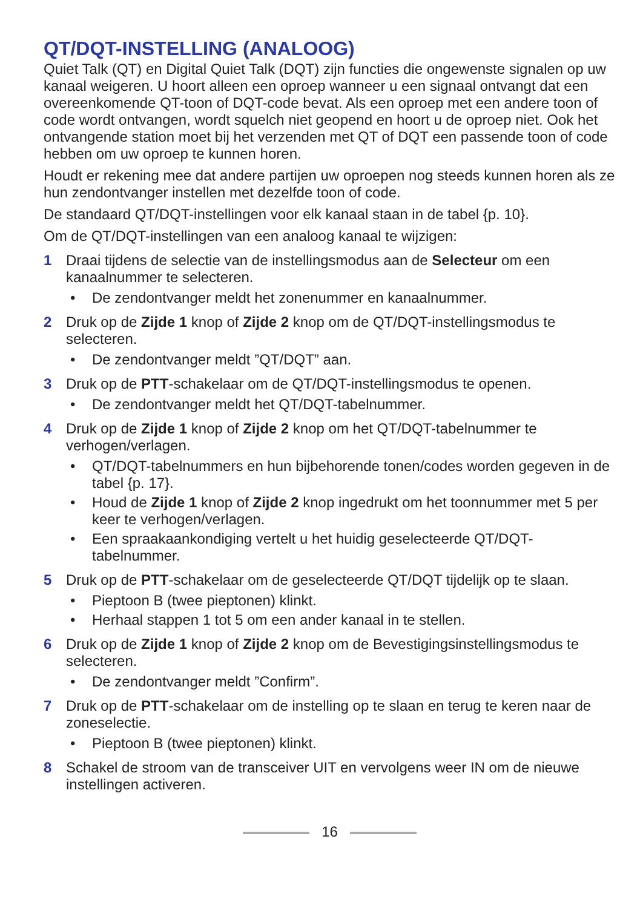QT/DQT-INSTELLING (ANALOOG)
Quiet Talk (QT) en Digital Quiet Talk (DQT) zijn functies die ongewenste signalen op uw kanaal weigeren. U hoort alleen een oproep wanneer u een signaal ontvangt dat een overeenkomende QT-toon of DQT-code bevat. Als een oproep met een andere toon of code wordt ontvangen, wordt squelch niet geopend en hoort u de oproep niet. Ook het ontvangende station moet bij het verzenden met QT of DQT een passende toon of code hebben om uw oproep te kunnen horen.
Houdt er rekening mee dat andere partijen uw oproepen nog steeds kunnen horen als ze hun zendontvanger instellen met dezelfde toon of code.
De standaard QT/DQT-instellingen voor elk kanaal staan in de tabel {p. 10}.
Om de QT/DQT-instellingen van een analoog kanaal te wijzigen:
1 Draai tijdens de selectie van de instellingsmodus aan de Selecteur om een kanaalnummer te selecteren.
• De zendontvanger meldt het zonenummer en kanaalnummer.
2 Druk op de Zijde 1 knop of Zijde 2 knop om de QT/DQT-instellingsmodus te selecteren.
• De zendontvanger meldt ”QT/DQT” aan.
3 Druk op de PTT-schakelaar om de QT/DQT-instellingsmodus te openen.
• De zendontvanger meldt het QT/DQT-tabelnummer.
4 Druk op de Zijde 1 knop of Zijde 2 knop om het QT/DQT-tabelnummer te verhogen/verlagen.
• QT/DQT-tabelnummers en hun bijbehorende tonen/codes worden gegeven in de tabel {p. 17}.
• Houd de Zijde 1 knop of Zijde 2 knop ingedrukt om het toonnummer met 5 per keer te verhogen/verlagen.
• Een spraakaankondiging vertelt u het huidig geselecteerde QT/DQT-tabelnummer.
5 Druk op de PTT-schakelaar om de geselecteerde QT/DQT tijdelijk op te slaan.
• Pieptoon B (twee pieptonen) klinkt.
• Herhaal stappen 1 tot 5 om een ander kanaal in te stellen.
6 Druk op de Zijde 1 knop of Zijde 2 knop om de Bevestigingsinstellingsmodus te selecteren.
• De zendontvanger meldt ”Confirm”.
7 Druk op de PTT-schakelaar om de instelling op te slaan en terug te keren naar de zoneselectie.
• Pieptoon B (twee pieptonen) klinkt.
8 Schakel de stroom van de transceiver UIT en vervolgens weer IN om de nieuwe instellingen activeren.
16